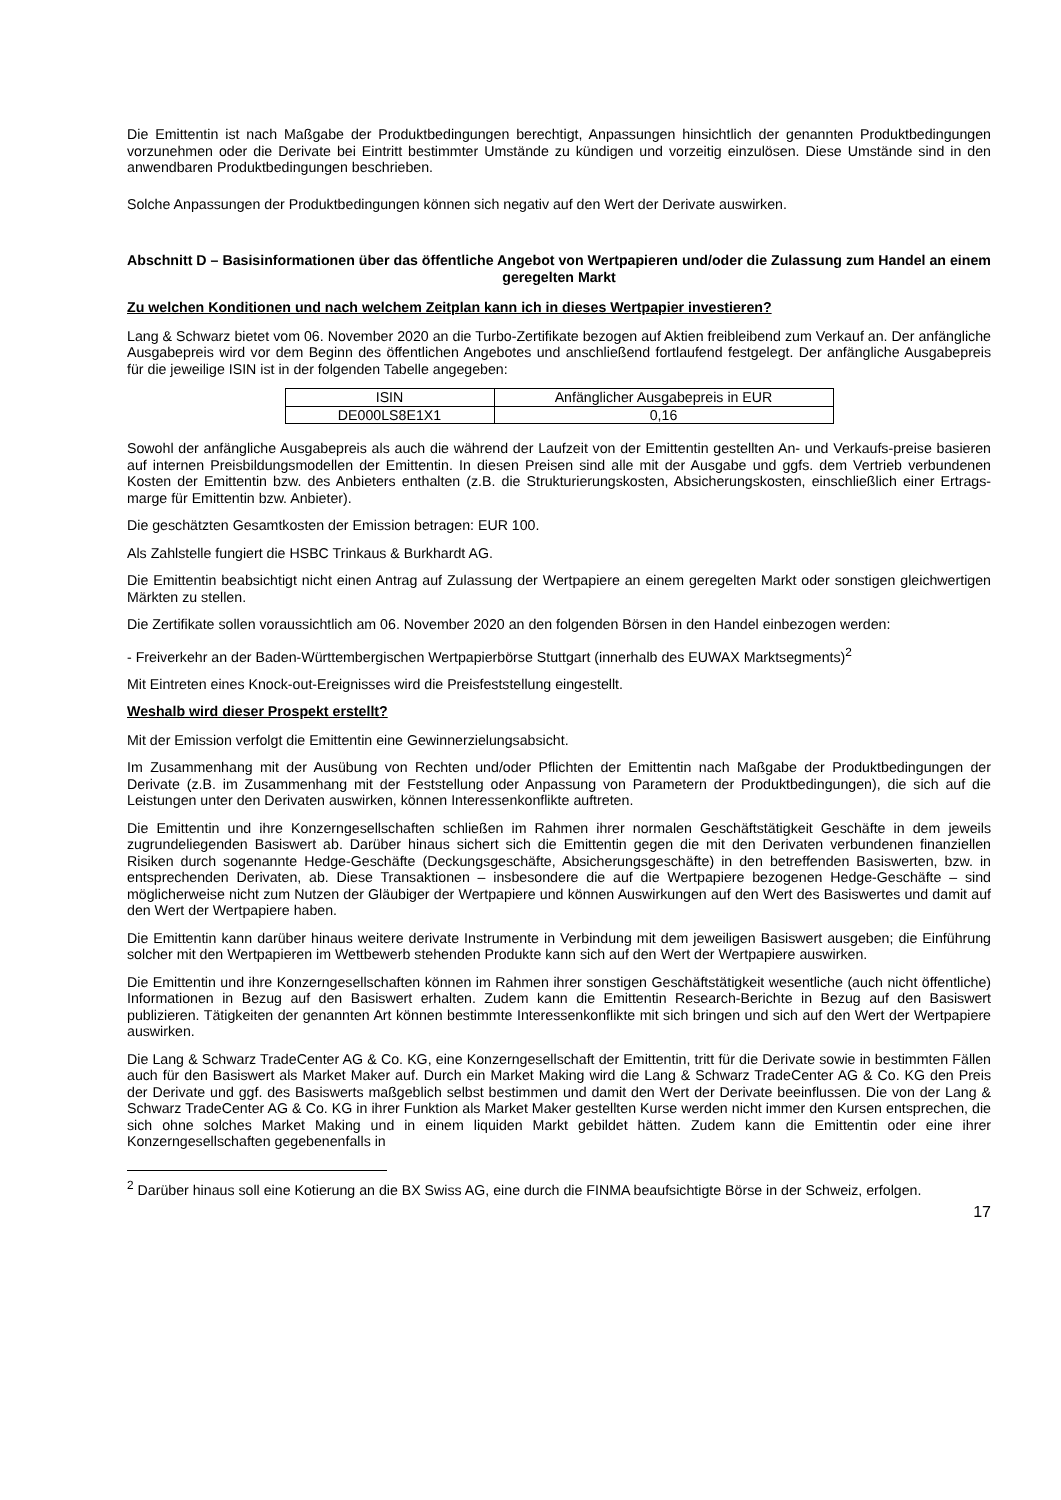Die Emittentin ist nach Maßgabe der Produktbedingungen berechtigt, Anpassungen hinsichtlich der genannten Produktbedingungen vorzunehmen oder die Derivate bei Eintritt bestimmter Umstände zu kündigen und vorzeitig einzulösen. Diese Umstände sind in den anwendbaren Produktbedingungen beschrieben.
Solche Anpassungen der Produktbedingungen können sich negativ auf den Wert der Derivate auswirken.
Abschnitt D – Basisinformationen über das öffentliche Angebot von Wertpapieren und/oder die Zulassung zum Handel an einem geregelten Markt
Zu welchen Konditionen und nach welchem Zeitplan kann ich in dieses Wertpapier investieren?
Lang & Schwarz bietet vom 06. November 2020 an die Turbo-Zertifikate bezogen auf Aktien freibleibend zum Verkauf an. Der anfängliche Ausgabepreis wird vor dem Beginn des öffentlichen Angebotes und anschließend fortlaufend festgelegt. Der anfängliche Ausgabepreis für die jeweilige ISIN ist in der folgenden Tabelle angegeben:
| ISIN | Anfänglicher Ausgabepreis in EUR |
| DE000LS8E1X1 | 0,16 |
Sowohl der anfängliche Ausgabepreis als auch die während der Laufzeit von der Emittentin gestellten An- und Verkaufs-preise basieren auf internen Preisbildungsmodellen der Emittentin. In diesen Preisen sind alle mit der Ausgabe und ggfs. dem Vertrieb verbundenen Kosten der Emittentin bzw. des Anbieters enthalten (z.B. die Strukturierungskosten, Absicherungskosten, einschließlich einer Ertrags-marge für Emittentin bzw. Anbieter).
Die geschätzten Gesamtkosten der Emission betragen: EUR 100.
Als Zahlstelle fungiert die HSBC Trinkaus & Burkhardt AG.
Die Emittentin beabsichtigt nicht einen Antrag auf Zulassung der Wertpapiere an einem geregelten Markt oder sonstigen gleichwertigen Märkten zu stellen.
Die Zertifikate sollen voraussichtlich am 06. November 2020 an den folgenden Börsen in den Handel einbezogen werden:
- Freiverkehr an der Baden-Württembergischen Wertpapierbörse Stuttgart (innerhalb des EUWAX Marktsegments)<sup>2</sup>
Mit Eintreten eines Knock-out-Ereignisses wird die Preisfeststellung eingestellt.
Weshalb wird dieser Prospekt erstellt?
Mit der Emission verfolgt die Emittentin eine Gewinnerzielungsabsicht.
Im Zusammenhang mit der Ausübung von Rechten und/oder Pflichten der Emittentin nach Maßgabe der Produktbedingungen der Derivate (z.B. im Zusammenhang mit der Feststellung oder Anpassung von Parametern der Produktbedingungen), die sich auf die Leistungen unter den Derivaten auswirken, können Interessenkonflikte auftreten.
Die Emittentin und ihre Konzerngesellschaften schließen im Rahmen ihrer normalen Geschäftstätigkeit Geschäfte in dem jeweils zugrundeliegenden Basiswert ab. Darüber hinaus sichert sich die Emittentin gegen die mit den Derivaten verbundenen finanziellen Risiken durch sogenannte Hedge-Geschäfte (Deckungsgeschäfte, Absicherungsgeschäfte) in den betreffenden Basiswerten, bzw. in entsprechenden Derivaten, ab. Diese Transaktionen – insbesondere die auf die Wertpapiere bezogenen Hedge-Geschäfte – sind möglicherweise nicht zum Nutzen der Gläubiger der Wertpapiere und können Auswirkungen auf den Wert des Basiswertes und damit auf den Wert der Wertpapiere haben.
Die Emittentin kann darüber hinaus weitere derivate Instrumente in Verbindung mit dem jeweiligen Basiswert ausgeben; die Einführung solcher mit den Wertpapieren im Wettbewerb stehenden Produkte kann sich auf den Wert der Wertpapiere auswirken.
Die Emittentin und ihre Konzerngesellschaften können im Rahmen ihrer sonstigen Geschäftstätigkeit wesentliche (auch nicht öffentliche) Informationen in Bezug auf den Basiswert erhalten. Zudem kann die Emittentin Research-Berichte in Bezug auf den Basiswert publizieren. Tätigkeiten der genannten Art können bestimmte Interessenkonflikte mit sich bringen und sich auf den Wert der Wertpapiere auswirken.
Die Lang & Schwarz TradeCenter AG & Co. KG, eine Konzerngesellschaft der Emittentin, tritt für die Derivate sowie in bestimmten Fällen auch für den Basiswert als Market Maker auf. Durch ein Market Making wird die Lang & Schwarz TradeCenter AG & Co. KG den Preis der Derivate und ggf. des Basiswerts maßgeblich selbst bestimmen und damit den Wert der Derivate beeinflussen. Die von der Lang & Schwarz TradeCenter AG & Co. KG in ihrer Funktion als Market Maker gestellten Kurse werden nicht immer den Kursen entsprechen, die sich ohne solches Market Making und in einem liquiden Markt gebildet hätten. Zudem kann die Emittentin oder eine ihrer Konzerngesellschaften gegebenenfalls in
<sup>2</sup> Darüber hinaus soll eine Kotierung an die BX Swiss AG, eine durch die FINMA beaufsichtigte Börse in der Schweiz, erfolgen.
17